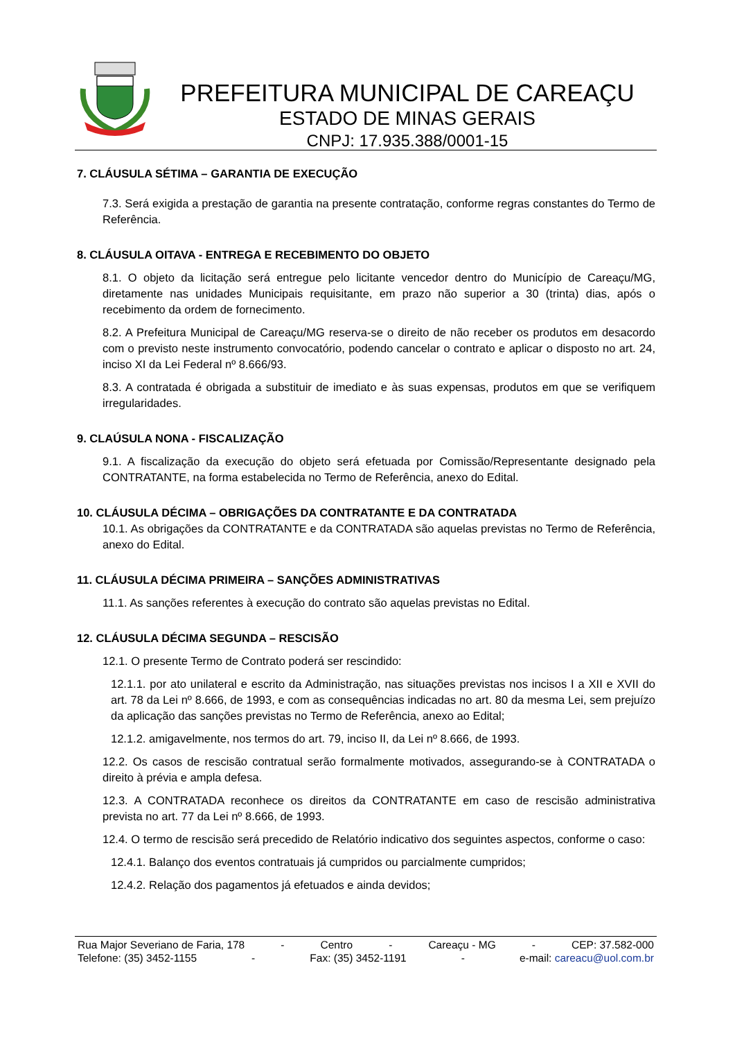PREFEITURA MUNICIPAL DE CAREAÇU
ESTADO DE MINAS GERAIS
CNPJ: 17.935.388/0001-15
7. CLÁUSULA SÉTIMA – GARANTIA DE EXECUÇÃO
7.3. Será exigida a prestação de garantia na presente contratação, conforme regras constantes do Termo de Referência.
8. CLÁUSULA OITAVA - ENTREGA E RECEBIMENTO DO OBJETO
8.1. O objeto da licitação será entregue pelo licitante vencedor dentro do Município de Careaçu/MG, diretamente nas unidades Municipais requisitante, em prazo não superior a 30 (trinta) dias, após o recebimento da ordem de fornecimento.
8.2. A Prefeitura Municipal de Careaçu/MG reserva-se o direito de não receber os produtos em desacordo com o previsto neste instrumento convocatório, podendo cancelar o contrato e aplicar o disposto no art. 24, inciso XI da Lei Federal nº 8.666/93.
8.3. A contratada é obrigada a substituir de imediato e às suas expensas, produtos em que se verifiquem irregularidades.
9. CLAÚSULA NONA - FISCALIZAÇÃO
9.1. A fiscalização da execução do objeto será efetuada por Comissão/Representante designado pela CONTRATANTE, na forma estabelecida no Termo de Referência, anexo do Edital.
10. CLÁUSULA DÉCIMA – OBRIGAÇÕES DA CONTRATANTE E DA CONTRATADA
10.1. As obrigações da CONTRATANTE e da CONTRATADA são aquelas previstas no Termo de Referência, anexo do Edital.
11. CLÁUSULA DÉCIMA PRIMEIRA – SANÇÕES ADMINISTRATIVAS
11.1. As sanções referentes à execução do contrato são aquelas previstas no Edital.
12. CLÁUSULA DÉCIMA SEGUNDA – RESCISÃO
12.1. O presente Termo de Contrato poderá ser rescindido:
12.1.1. por ato unilateral e escrito da Administração, nas situações previstas nos incisos I a XII e XVII do art. 78 da Lei nº 8.666, de 1993, e com as consequências indicadas no art. 80 da mesma Lei, sem prejuízo da aplicação das sanções previstas no Termo de Referência, anexo ao Edital;
12.1.2. amigavelmente, nos termos do art. 79, inciso II, da Lei nº 8.666, de 1993.
12.2. Os casos de rescisão contratual serão formalmente motivados, assegurando-se à CONTRATADA o direito à prévia e ampla defesa.
12.3. A CONTRATADA reconhece os direitos da CONTRATANTE em caso de rescisão administrativa prevista no art. 77 da Lei nº 8.666, de 1993.
12.4. O termo de rescisão será precedido de Relatório indicativo dos seguintes aspectos, conforme o caso:
12.4.1. Balanço dos eventos contratuais já cumpridos ou parcialmente cumpridos;
12.4.2. Relação dos pagamentos já efetuados e ainda devidos;
Rua Major Severiano de Faria, 178 - Centro - Careaçu - MG - CEP: 37.582-000
Telefone: (35) 3452-1155 - Fax: (35) 3452-1191 - e-mail: careacu@uol.com.br